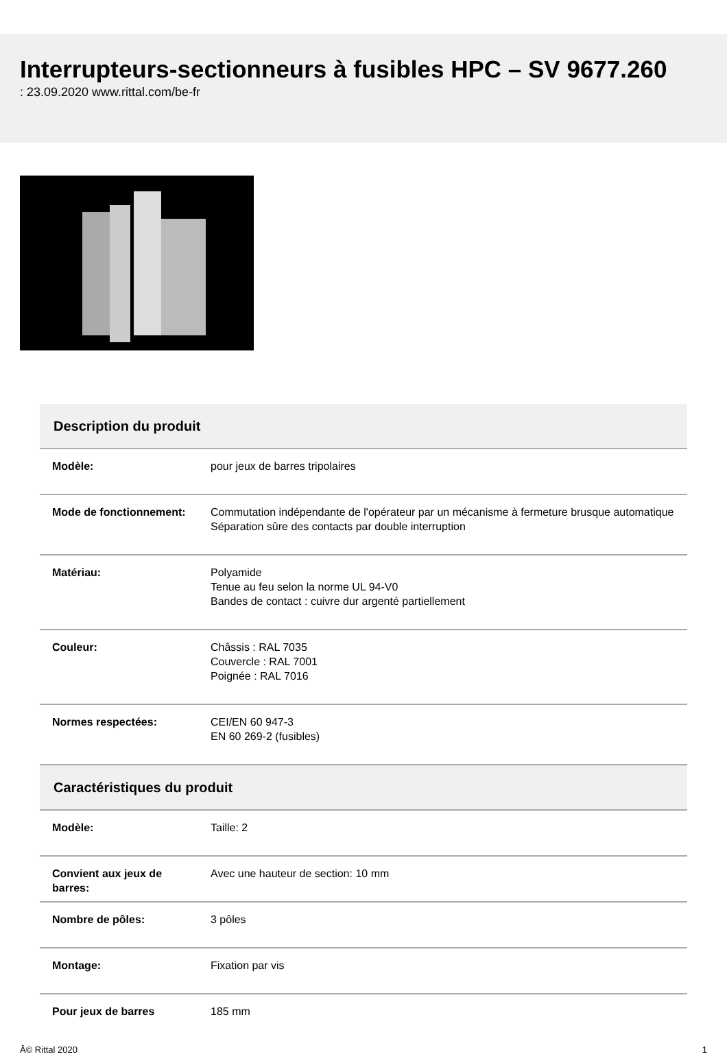Interrupteurs-sectionneurs à fusibles HPC – SV 9677.260
: 23.09.2020 www.rittal.com/be-fr
| Description du produit | |
| --- | --- |
| Modèle: | pour jeux de barres tripolaires |
| Mode de fonctionnement: | Commutation indépendante de l'opérateur par un mécanisme à fermeture brusque automatique Séparation sûre des contacts par double interruption |
| Matériau: | Polyamide Tenue au feu selon la norme UL 94-V0 Bandes de contact : cuivre dur argenté partiellement |
| Couleur: | Châssis : RAL 7035 Couvercle : RAL 7001 Poignée : RAL 7016 |
| Normes respectées: | CEI/EN 60 947-3 EN 60 269-2 (fusibles) |
| Caractéristiques du produit | |
| Modèle: | Taille: 2 |
| Convient aux jeux de barres: | Avec une hauteur de section: 10 mm |
| Nombre de pôles: | 3 pôles |
| Montage: | Fixation par vis |
| Pour jeux de barres | 185 mm |
Â© Rittal 2020 1